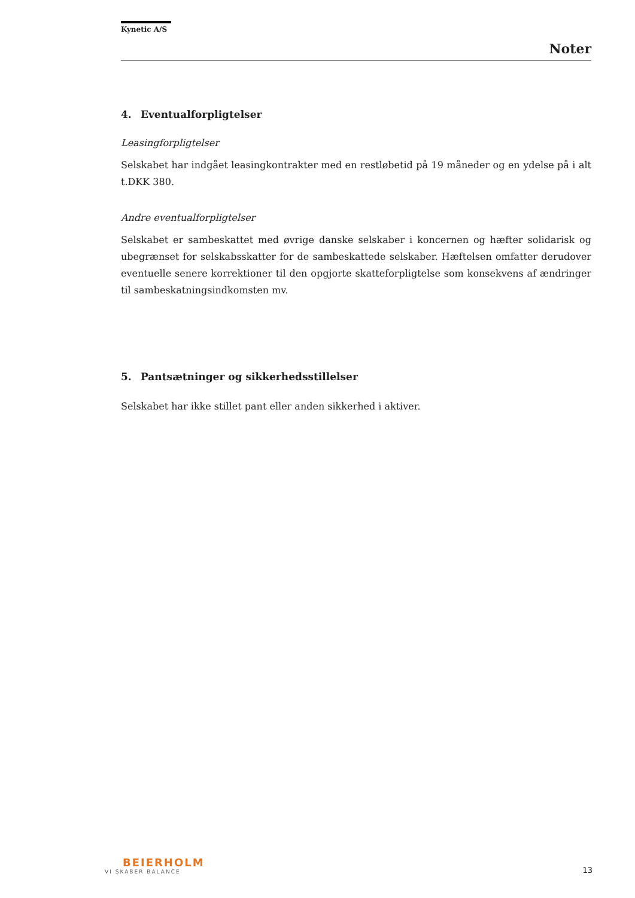Kynetic A/S
Noter
4. Eventualforpligtelser
Leasingforpligtelser
Selskabet har indgået leasingkontrakter med en restløbetid på 19 måneder og en ydelse på i alt t.DKK 380.
Andre eventualforpligtelser
Selskabet er sambeskattet med øvrige danske selskaber i koncernen og hæfter solidarisk og ubegrænset for selskabsskatter for de sambeskattede selskaber. Hæftelsen omfatter derudover eventuelle senere korrektioner til den opgjorte skatteforpligtelse som konsekvens af ændringer til sambeskatningsindkomsten mv.
5. Pantsætninger og sikkerhedsstillelser
Selskabet har ikke stillet pant eller anden sikkerhed i aktiver.
BEIERHOLM
VI SKABER BALANCE
13